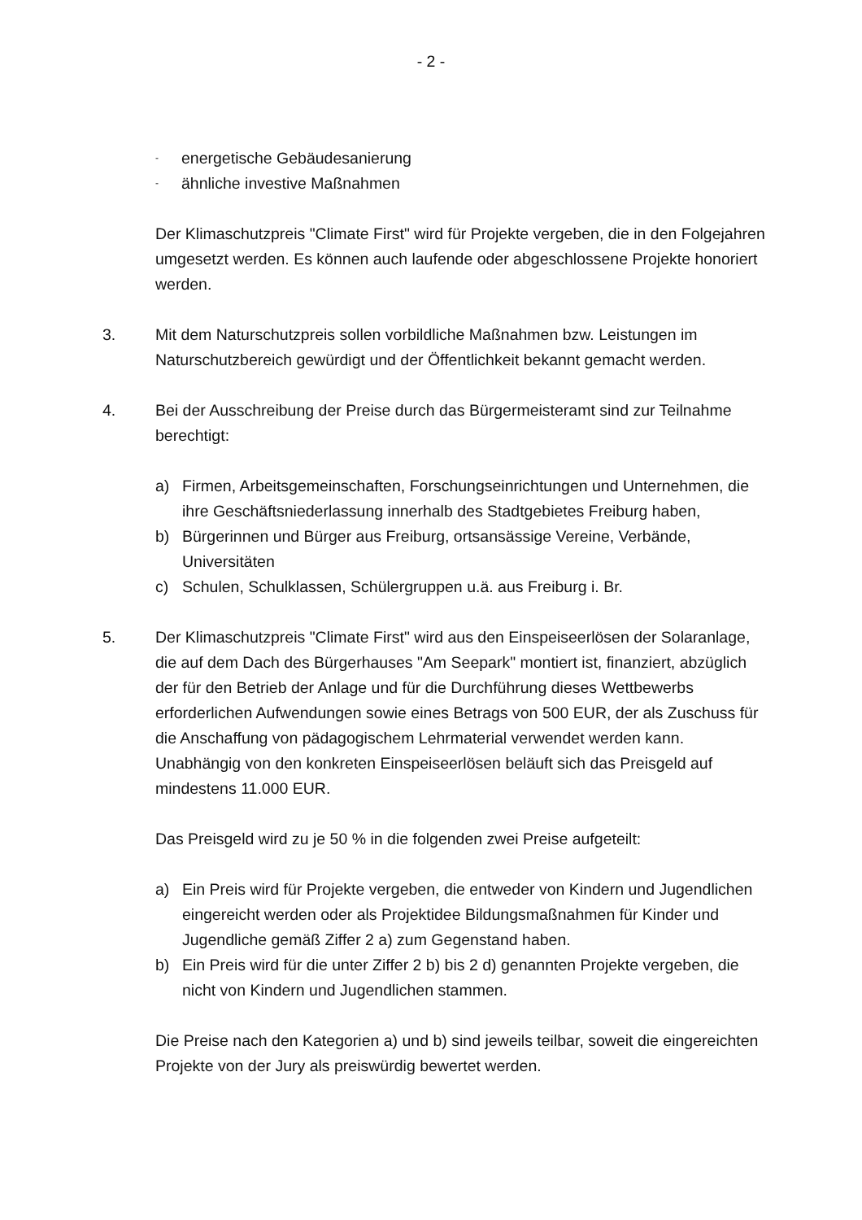- 2 -
- energetische Gebäudesanierung
- ähnliche investive Maßnahmen
Der Klimaschutzpreis "Climate First" wird für Projekte vergeben, die in den Folgejahren umgesetzt werden. Es können auch laufende oder abgeschlossene Projekte honoriert werden.
3. Mit dem Naturschutzpreis sollen vorbildliche Maßnahmen bzw. Leistungen im Naturschutzbereich gewürdigt und der Öffentlichkeit bekannt gemacht werden.
4. Bei der Ausschreibung der Preise durch das Bürgermeisteramt sind zur Teilnahme berechtigt:
a) Firmen, Arbeitsgemeinschaften, Forschungseinrichtungen und Unternehmen, die ihre Geschäftsniederlassung innerhalb des Stadtgebietes Freiburg haben,
b) Bürgerinnen und Bürger aus Freiburg, ortsansässige Vereine, Verbände, Universitäten
c) Schulen, Schulklassen, Schülergruppen u.ä. aus Freiburg i. Br.
5. Der Klimaschutzpreis "Climate First" wird aus den Einspeiseerlösen der Solaranlage, die auf dem Dach des Bürgerhauses "Am Seepark" montiert ist, finanziert, abzüglich der für den Betrieb der Anlage und für die Durchführung dieses Wettbewerbs erforderlichen Aufwendungen sowie eines Betrags von 500 EUR, der als Zuschuss für die Anschaffung von pädagogischem Lehrmaterial verwendet werden kann. Unabhängig von den konkreten Einspeiseerlösen beläuft sich das Preisgeld auf mindestens 11.000 EUR.
Das Preisgeld wird zu je 50 % in die folgenden zwei Preise aufgeteilt:
a) Ein Preis wird für Projekte vergeben, die entweder von Kindern und Jugendlichen eingereicht werden oder als Projektidee Bildungsmaßnahmen für Kinder und Jugendliche gemäß Ziffer 2 a) zum Gegenstand haben.
b) Ein Preis wird für die unter Ziffer 2 b) bis 2 d) genannten Projekte vergeben, die nicht von Kindern und Jugendlichen stammen.
Die Preise nach den Kategorien a) und b) sind jeweils teilbar, soweit die eingereichten Projekte von der Jury als preiswürdig bewertet werden.